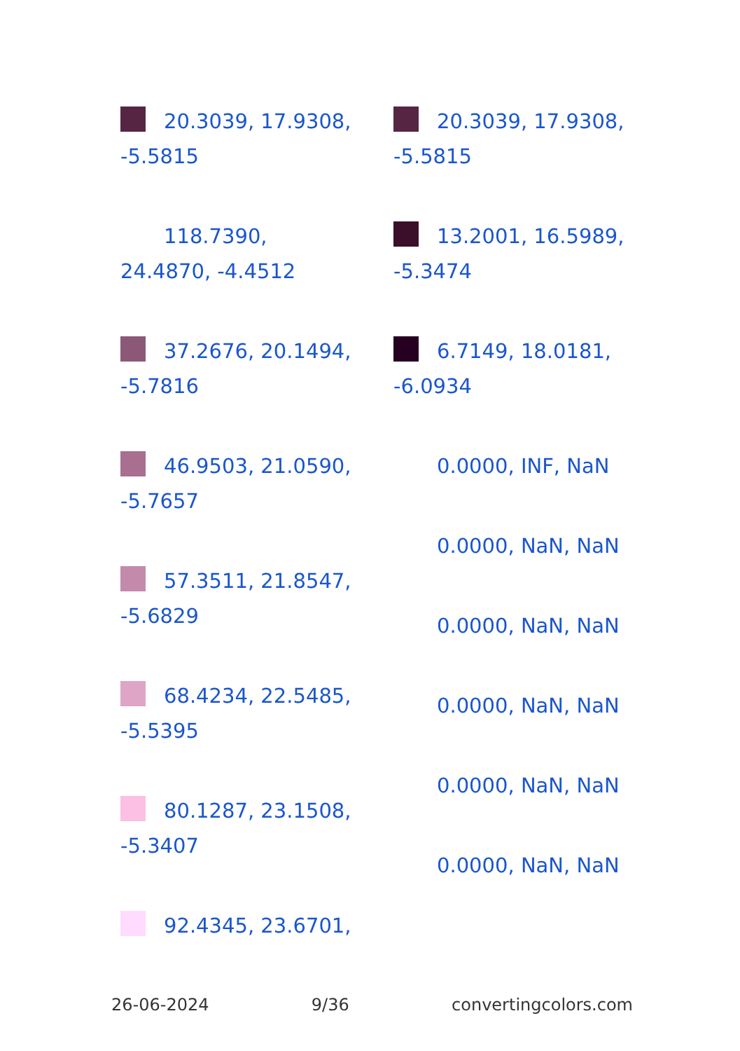20.3039, 17.9308, -5.5815
118.7390, 24.4870, -4.4512
37.2676, 20.1494, -5.7816
46.9503, 21.0590, -5.7657
57.3511, 21.8547, -5.6829
68.4234, 22.5485, -5.5395
80.1287, 23.1508, -5.3407
92.4345, 23.6701,
20.3039, 17.9308, -5.5815
13.2001, 16.5989, -5.3474
6.7149, 18.0181, -6.0934
0.0000, INF, NaN
0.0000, NaN, NaN
0.0000, NaN, NaN
0.0000, NaN, NaN
0.0000, NaN, NaN
0.0000, NaN, NaN
26-06-2024 9/36 convertingcolors.com